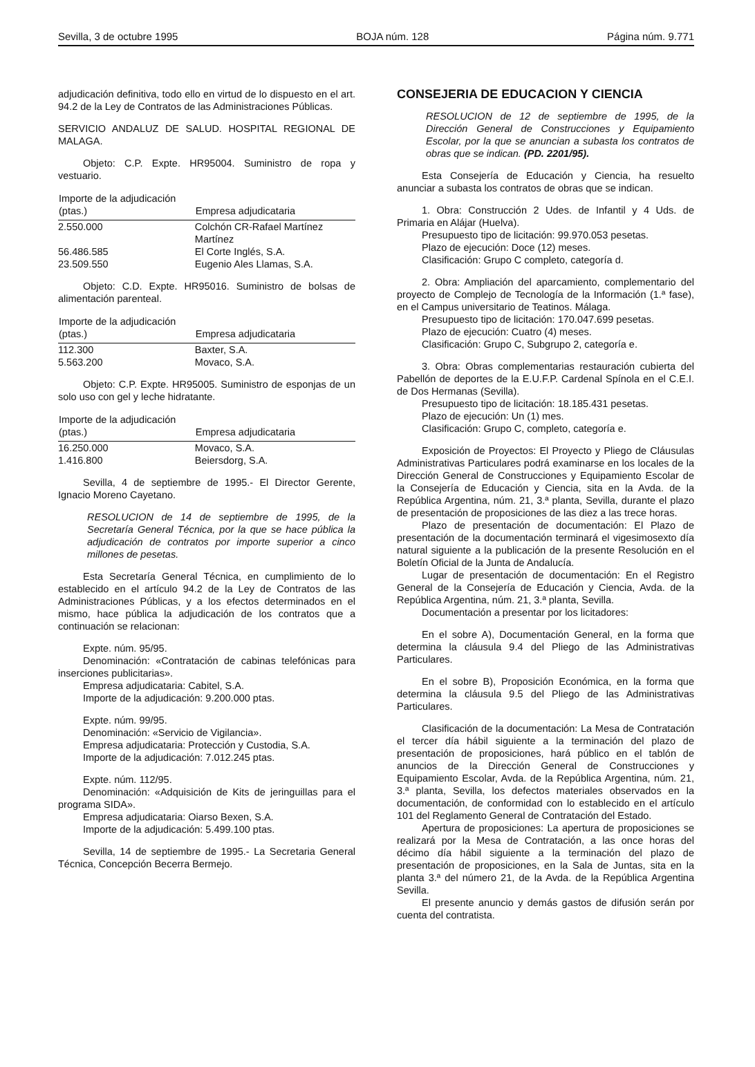Sevilla, 3 de octubre 1995 BOJA núm. 128 Página núm. 9.771
adjudicación definitiva, todo ello en virtud de lo dispuesto en el art. 94.2 de la Ley de Contratos de las Administraciones Públicas.
SERVICIO ANDALUZ DE SALUD. HOSPITAL REGIONAL DE MALAGA.
Objeto: C.P. Expte. HR95004. Suministro de ropa y vestuario.
| Importe de la adjudicación (ptas.) | Empresa adjudicataria |
| --- | --- |
| 2.550.000 | Colchón CR-Rafael Martínez Martínez |
| 56.486.585 | El Corte Inglés, S.A. |
| 23.509.550 | Eugenio Ales Llamas, S.A. |
Objeto: C.D. Expte. HR95016. Suministro de bolsas de alimentación parenteal.
| Importe de la adjudicación (ptas.) | Empresa adjudicataria |
| --- | --- |
| 112.300 | Baxter, S.A. |
| 5.563.200 | Movaco, S.A. |
Objeto: C.P. Expte. HR95005. Suministro de esponjas de un solo uso con gel y leche hidratante.
| Importe de la adjudicación (ptas.) | Empresa adjudicataria |
| --- | --- |
| 16.250.000 | Movaco, S.A. |
| 1.416.800 | Beiersdorg, S.A. |
Sevilla, 4 de septiembre de 1995.- El Director Gerente, Ignacio Moreno Cayetano.
RESOLUCION de 14 de septiembre de 1995, de la Secretaría General Técnica, por la que se hace pública la adjudicación de contratos por importe superior a cinco millones de pesetas.
Esta Secretaría General Técnica, en cumplimiento de lo establecido en el artículo 94.2 de la Ley de Contratos de las Administraciones Públicas, y a los efectos determinados en el mismo, hace pública la adjudicación de los contratos que a continuación se relacionan:
Expte. núm. 95/95.
Denominación: «Contratación de cabinas telefónicas para inserciones publicitarias».
Empresa adjudicataria: Cabitel, S.A.
Importe de la adjudicación: 9.200.000 ptas.
Expte. núm. 99/95.
Denominación: «Servicio de Vigilancia».
Empresa adjudicataria: Protección y Custodia, S.A.
Importe de la adjudicación: 7.012.245 ptas.
Expte. núm. 112/95.
Denominación: «Adquisición de Kits de jeringuillas para el programa SIDA».
Empresa adjudicataria: Oiarso Bexen, S.A.
Importe de la adjudicación: 5.499.100 ptas.
Sevilla, 14 de septiembre de 1995.- La Secretaria General Técnica, Concepción Becerra Bermejo.
CONSEJERIA DE EDUCACION Y CIENCIA
RESOLUCION de 12 de septiembre de 1995, de la Dirección General de Construcciones y Equipamiento Escolar, por la que se anuncian a subasta los contratos de obras que se indican. (PD. 2201/95).
Esta Consejería de Educación y Ciencia, ha resuelto anunciar a subasta los contratos de obras que se indican.
1. Obra: Construcción 2 Udes. de Infantil y 4 Uds. de Primaria en Alájar (Huelva).
Presupuesto tipo de licitación: 99.970.053 pesetas.
Plazo de ejecución: Doce (12) meses.
Clasificación: Grupo C completo, categoría d.
2. Obra: Ampliación del aparcamiento, complementario del proyecto de Complejo de Tecnología de la Información (1.ª fase), en el Campus universitario de Teatinos. Málaga.
Presupuesto tipo de licitación: 170.047.699 pesetas.
Plazo de ejecución: Cuatro (4) meses.
Clasificación: Grupo C, Subgrupo 2, categoría e.
3. Obra: Obras complementarias restauración cubierta del Pabellón de deportes de la E.U.F.P. Cardenal Spínola en el C.E.I. de Dos Hermanas (Sevilla).
Presupuesto tipo de licitación: 18.185.431 pesetas.
Plazo de ejecución: Un (1) mes.
Clasificación: Grupo C, completo, categoría e.
Exposición de Proyectos: El Proyecto y Pliego de Cláusulas Administrativas Particulares podrá examinarse en los locales de la Dirección General de Construcciones y Equipamiento Escolar de la Consejería de Educación y Ciencia, sita en la Avda. de la República Argentina, núm. 21, 3.ª planta, Sevilla, durante el plazo de presentación de proposiciones de las diez a las trece horas.
Plazo de presentación de documentación: El Plazo de presentación de la documentación terminará el vigesimosexto día natural siguiente a la publicación de la presente Resolución en el Boletín Oficial de la Junta de Andalucía.
Lugar de presentación de documentación: En el Registro General de la Consejería de Educación y Ciencia, Avda. de la República Argentina, núm. 21, 3.ª planta, Sevilla.
Documentación a presentar por los licitadores:
En el sobre A), Documentación General, en la forma que determina la cláusula 9.4 del Pliego de las Administrativas Particulares.
En el sobre B), Proposición Económica, en la forma que determina la cláusula 9.5 del Pliego de las Administrativas Particulares.
Clasificación de la documentación: La Mesa de Contratación el tercer día hábil siguiente a la terminación del plazo de presentación de proposiciones, hará público en el tablón de anuncios de la Dirección General de Construcciones y Equipamiento Escolar, Avda. de la República Argentina, núm. 21, 3.ª planta, Sevilla, los defectos materiales observados en la documentación, de conformidad con lo establecido en el artículo 101 del Reglamento General de Contratación del Estado.
Apertura de proposiciones: La apertura de proposiciones se realizará por la Mesa de Contratación, a las once horas del décimo día hábil siguiente a la terminación del plazo de presentación de proposiciones, en la Sala de Juntas, sita en la planta 3.ª del número 21, de la Avda. de la República Argentina Sevilla.
El presente anuncio y demás gastos de difusión serán por cuenta del contratista.